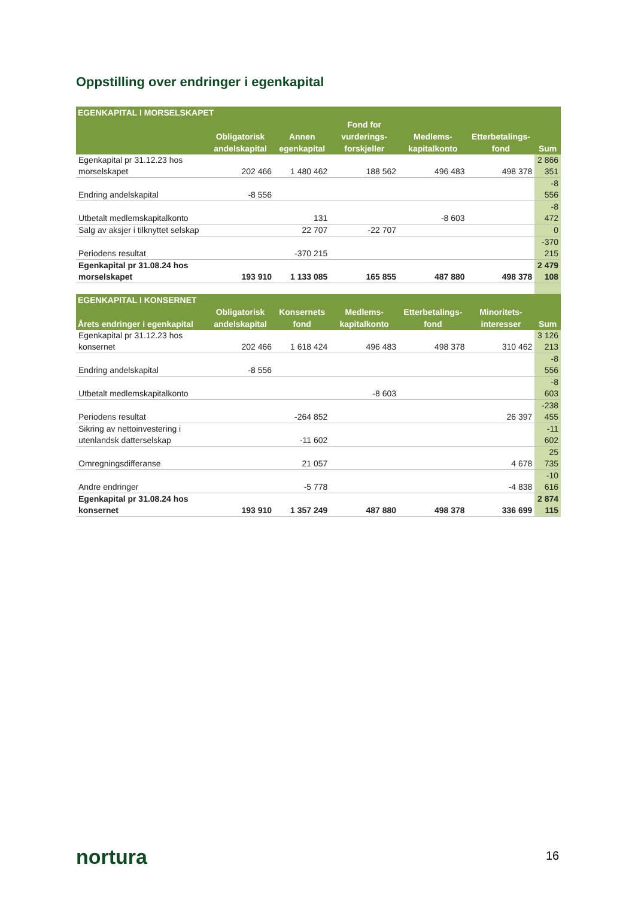Oppstilling over endringer i egenkapital
| EGENKAPITAL I MORSELSKAPET | | | | | | |
| --- | --- | --- | --- | --- | --- | --- |
| | Obligatorisk andelskapital | Annen egenkapital | Fond for vurderings-forskjeller | Medlems-kapitalkonto | Etterbetalings-fond | Sum |
| Egenkapital pr 31.12.23 hos morselskapet | 202 466 | 1 480 462 | 188 562 | 496 483 | 498 378 | 2 866 351 |
| Endring andelskapital | -8 556 | | | | | -8 556 |
| Utbetalt medlemskapitalkonto | | 131 | | -8 603 | | -8 472 |
| Salg av aksjer i tilknyttet selskap | | 22 707 | -22 707 | | | 0 |
| Periodens resultat | | -370 215 | | | | -370 215 |
| Egenkapital pr 31.08.24 hos morselskapet | 193 910 | 1 133 085 | 165 855 | 487 880 | 498 378 | 2 479 108 |
| EGENKAPITAL I KONSERNET | | | | | | |
| Årets endringer i egenkapital | Obligatorisk andelskapital | Konsernets fond | Medlems-kapitalkonto | Etterbetalings-fond | Minoritets-interesser | Sum |
| Egenkapital pr 31.12.23 hos konsernet | 202 466 | 1 618 424 | 496 483 | 498 378 | 310 462 | 3 126 213 |
| Endring andelskapital | -8 556 | | | | | -8 556 |
| Utbetalt medlemskapitalkonto | | | -8 603 | | | -8 603 |
| Periodens resultat | | -264 852 | | | 26 397 | -238 455 |
| Sikring av nettoinvestering i utenlandsk datterselskap | | -11 602 | | | | -11 602 |
| Omregningsdifferanse | | 21 057 | | | 4 678 | 25 735 |
| Andre endringer | | -5 778 | | | -4 838 | -10 616 |
| Egenkapital pr 31.08.24 hos konsernet | 193 910 | 1 357 249 | 487 880 | 498 378 | 336 699 | 2 874 115 |
nortura 16